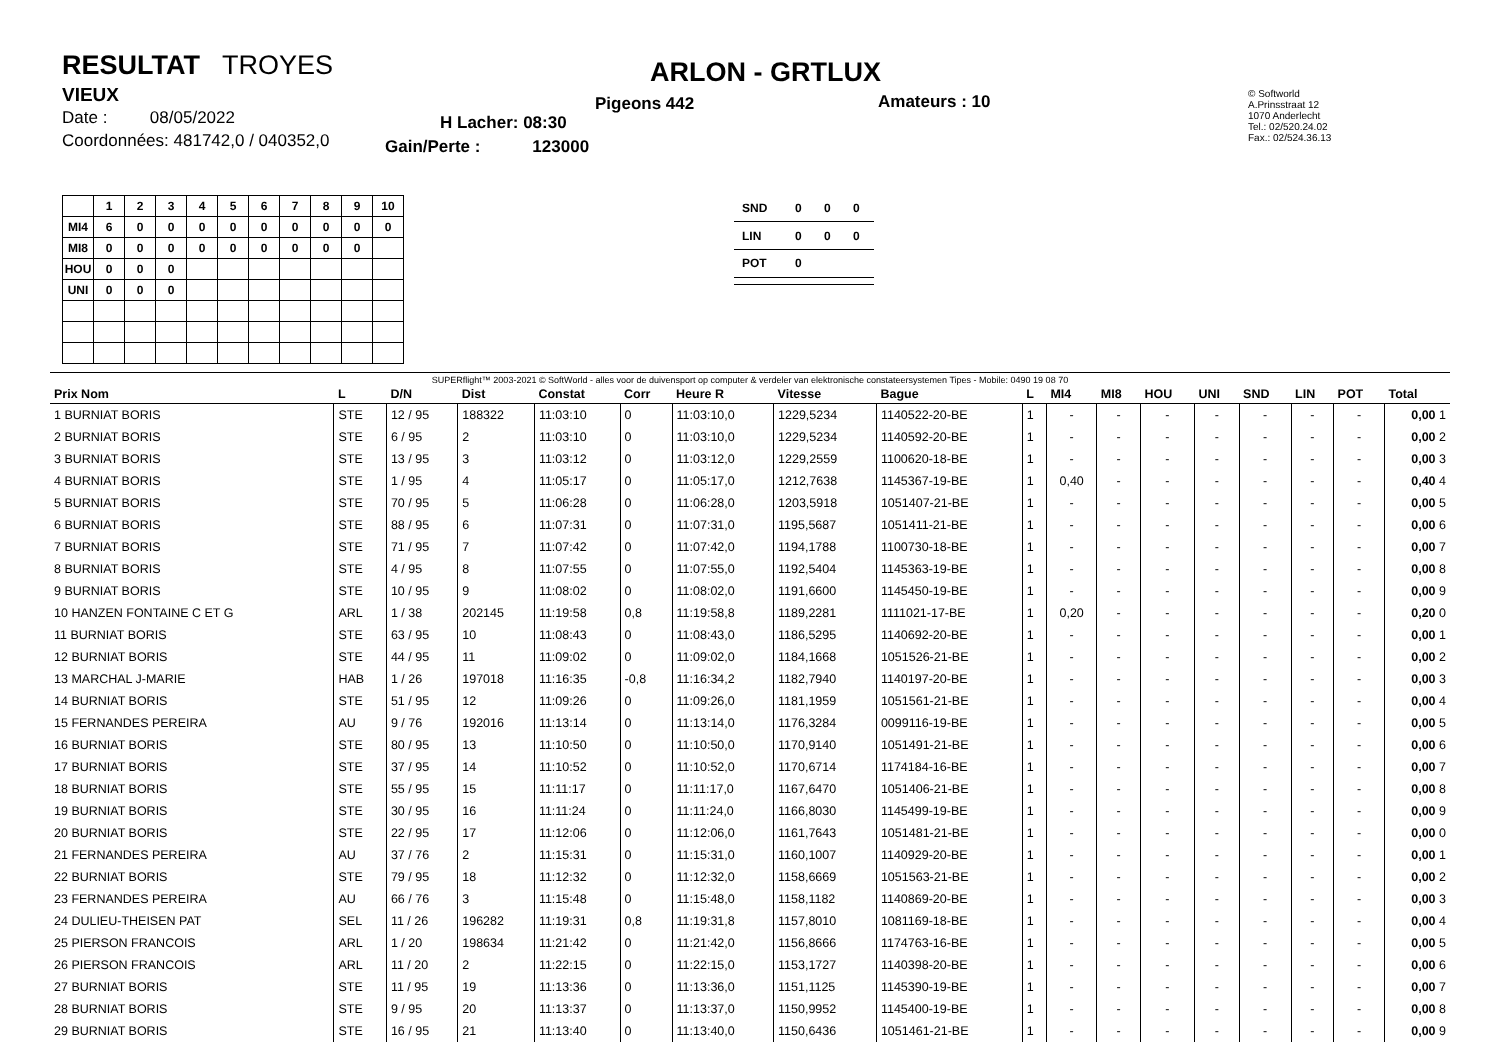RESULTAT TROYES
VIEUX
Date : 08/05/2022
Coordonnées: 481742,0 / 040352,0
H Lacher: 08:30
Gain/Perte : 123000
ARLON - GRTLUX
Pigeons 442 Amateurs : 10
© Softworld
A.Prinsstraat 12
1070 Anderlecht
Tel.: 02/520.24.02
Fax.: 02/524.36.13
| | 1 | 2 | 3 | 4 | 5 | 6 | 7 | 8 | 9 | 10 |
| --- | --- | --- | --- | --- | --- | --- | --- | --- | --- | --- |
| MI4 | 6 | 0 | 0 | 0 | 0 | 0 | 0 | 0 | 0 | 0 |
| MI8 | 0 | 0 | 0 | 0 | 0 | 0 | 0 | 0 | 0 | |
| HOU | 0 | 0 | 0 | | | | | | | |
| UNI | 0 | 0 | 0 | | | | | | | |
| SND | 0 | 0 | 0 |
| LIN | 0 | 0 | 0 |
| POT | 0 | | |
SUPERflight™ 2003-2021 © SoftWorld - alles voor de duivensport op computer & verdeler van elektronische constateersystemen Tipes - Mobile: 0490 19 08 70
| Prix Nom | L | D/N | Dist | Constat | Corr | Heure R | Vitesse | Bague | L | MI4 | MI8 | HOU | UNI | SND | LIN | POT | Total |
| --- | --- | --- | --- | --- | --- | --- | --- | --- | --- | --- | --- | --- | --- | --- | --- | --- | --- |
| 1 BURNIAT BORIS | STE | 12 / 95 | 188322 | 11:03:10 | 0 | 11:03:10,0 | 1229,5234 | 1140522-20-BE | 1 | - | - | - | - | - | - | - | 0,00 1 |
| 2 BURNIAT BORIS | STE | 6 / 95 | 2 | 11:03:10 | 0 | 11:03:10,0 | 1229,5234 | 1140592-20-BE | 1 | - | - | - | - | - | - | - | 0,00 2 |
| 3 BURNIAT BORIS | STE | 13 / 95 | 3 | 11:03:12 | 0 | 11:03:12,0 | 1229,2559 | 1100620-18-BE | 1 | - | - | - | - | - | - | - | 0,00 3 |
| 4 BURNIAT BORIS | STE | 1 / 95 | 4 | 11:05:17 | 0 | 11:05:17,0 | 1212,7638 | 1145367-19-BE | 1 | 0,40 | - | - | - | - | - | - | 0,40 4 |
| 5 BURNIAT BORIS | STE | 70 / 95 | 5 | 11:06:28 | 0 | 11:06:28,0 | 1203,5918 | 1051407-21-BE | 1 | - | - | - | - | - | - | - | 0,00 5 |
| 6 BURNIAT BORIS | STE | 88 / 95 | 6 | 11:07:31 | 0 | 11:07:31,0 | 1195,5687 | 1051411-21-BE | 1 | - | - | - | - | - | - | - | 0,00 6 |
| 7 BURNIAT BORIS | STE | 71 / 95 | 7 | 11:07:42 | 0 | 11:07:42,0 | 1194,1788 | 1100730-18-BE | 1 | - | - | - | - | - | - | - | 0,00 7 |
| 8 BURNIAT BORIS | STE | 4 / 95 | 8 | 11:07:55 | 0 | 11:07:55,0 | 1192,5404 | 1145363-19-BE | 1 | - | - | - | - | - | - | - | 0,00 8 |
| 9 BURNIAT BORIS | STE | 10 / 95 | 9 | 11:08:02 | 0 | 11:08:02,0 | 1191,6600 | 1145450-19-BE | 1 | - | - | - | - | - | - | - | 0,00 9 |
| 10 HANZEN FONTAINE C ET G | ARL | 1 / 38 | 202145 | 11:19:58 | 0,8 | 11:19:58,8 | 1189,2281 | 1111021-17-BE | 1 | 0,20 | - | - | - | - | - | - | 0,20 0 |
| 11 BURNIAT BORIS | STE | 63 / 95 | 10 | 11:08:43 | 0 | 11:08:43,0 | 1186,5295 | 1140692-20-BE | 1 | - | - | - | - | - | - | - | 0,00 1 |
| 12 BURNIAT BORIS | STE | 44 / 95 | 11 | 11:09:02 | 0 | 11:09:02,0 | 1184,1668 | 1051526-21-BE | 1 | - | - | - | - | - | - | - | 0,00 2 |
| 13 MARCHAL J-MARIE | HAB | 1 / 26 | 197018 | 11:16:35 | -0,8 | 11:16:34,2 | 1182,7940 | 1140197-20-BE | 1 | - | - | - | - | - | - | - | 0,00 3 |
| 14 BURNIAT BORIS | STE | 51 / 95 | 12 | 11:09:26 | 0 | 11:09:26,0 | 1181,1959 | 1051561-21-BE | 1 | - | - | - | - | - | - | - | 0,00 4 |
| 15 FERNANDES PEREIRA | AU | 9 / 76 | 192016 | 11:13:14 | 0 | 11:13:14,0 | 1176,3284 | 0099116-19-BE | 1 | - | - | - | - | - | - | - | 0,00 5 |
| 16 BURNIAT BORIS | STE | 80 / 95 | 13 | 11:10:50 | 0 | 11:10:50,0 | 1170,9140 | 1051491-21-BE | 1 | - | - | - | - | - | - | - | 0,00 6 |
| 17 BURNIAT BORIS | STE | 37 / 95 | 14 | 11:10:52 | 0 | 11:10:52,0 | 1170,6714 | 1174184-16-BE | 1 | - | - | - | - | - | - | - | 0,00 7 |
| 18 BURNIAT BORIS | STE | 55 / 95 | 15 | 11:11:17 | 0 | 11:11:17,0 | 1167,6470 | 1051406-21-BE | 1 | - | - | - | - | - | - | - | 0,00 8 |
| 19 BURNIAT BORIS | STE | 30 / 95 | 16 | 11:11:24 | 0 | 11:11:24,0 | 1166,8030 | 1145499-19-BE | 1 | - | - | - | - | - | - | - | 0,00 9 |
| 20 BURNIAT BORIS | STE | 22 / 95 | 17 | 11:12:06 | 0 | 11:12:06,0 | 1161,7643 | 1051481-21-BE | 1 | - | - | - | - | - | - | - | 0,00 0 |
| 21 FERNANDES PEREIRA | AU | 37 / 76 | 2 | 11:15:31 | 0 | 11:15:31,0 | 1160,1007 | 1140929-20-BE | 1 | - | - | - | - | - | - | - | 0,00 1 |
| 22 BURNIAT BORIS | STE | 79 / 95 | 18 | 11:12:32 | 0 | 11:12:32,0 | 1158,6669 | 1051563-21-BE | 1 | - | - | - | - | - | - | - | 0,00 2 |
| 23 FERNANDES PEREIRA | AU | 66 / 76 | 3 | 11:15:48 | 0 | 11:15:48,0 | 1158,1182 | 1140869-20-BE | 1 | - | - | - | - | - | - | - | 0,00 3 |
| 24 DULIEU-THEISEN PAT | SEL | 11 / 26 | 196282 | 11:19:31 | 0,8 | 11:19:31,8 | 1157,8010 | 1081169-18-BE | 1 | - | - | - | - | - | - | - | 0,00 4 |
| 25 PIERSON FRANCOIS | ARL | 1 / 20 | 198634 | 11:21:42 | 0 | 11:21:42,0 | 1156,8666 | 1174763-16-BE | 1 | - | - | - | - | - | - | - | 0,00 5 |
| 26 PIERSON FRANCOIS | ARL | 11 / 20 | 2 | 11:22:15 | 0 | 11:22:15,0 | 1153,1727 | 1140398-20-BE | 1 | - | - | - | - | - | - | - | 0,00 6 |
| 27 BURNIAT BORIS | STE | 11 / 95 | 19 | 11:13:36 | 0 | 11:13:36,0 | 1151,1125 | 1145390-19-BE | 1 | - | - | - | - | - | - | - | 0,00 7 |
| 28 BURNIAT BORIS | STE | 9 / 95 | 20 | 11:13:37 | 0 | 11:13:37,0 | 1150,9952 | 1145400-19-BE | 1 | - | - | - | - | - | - | - | 0,00 8 |
| 29 BURNIAT BORIS | STE | 16 / 95 | 21 | 11:13:40 | 0 | 11:13:40,0 | 1150,6436 | 1051461-21-BE | 1 | - | - | - | - | - | - | - | 0,00 9 |